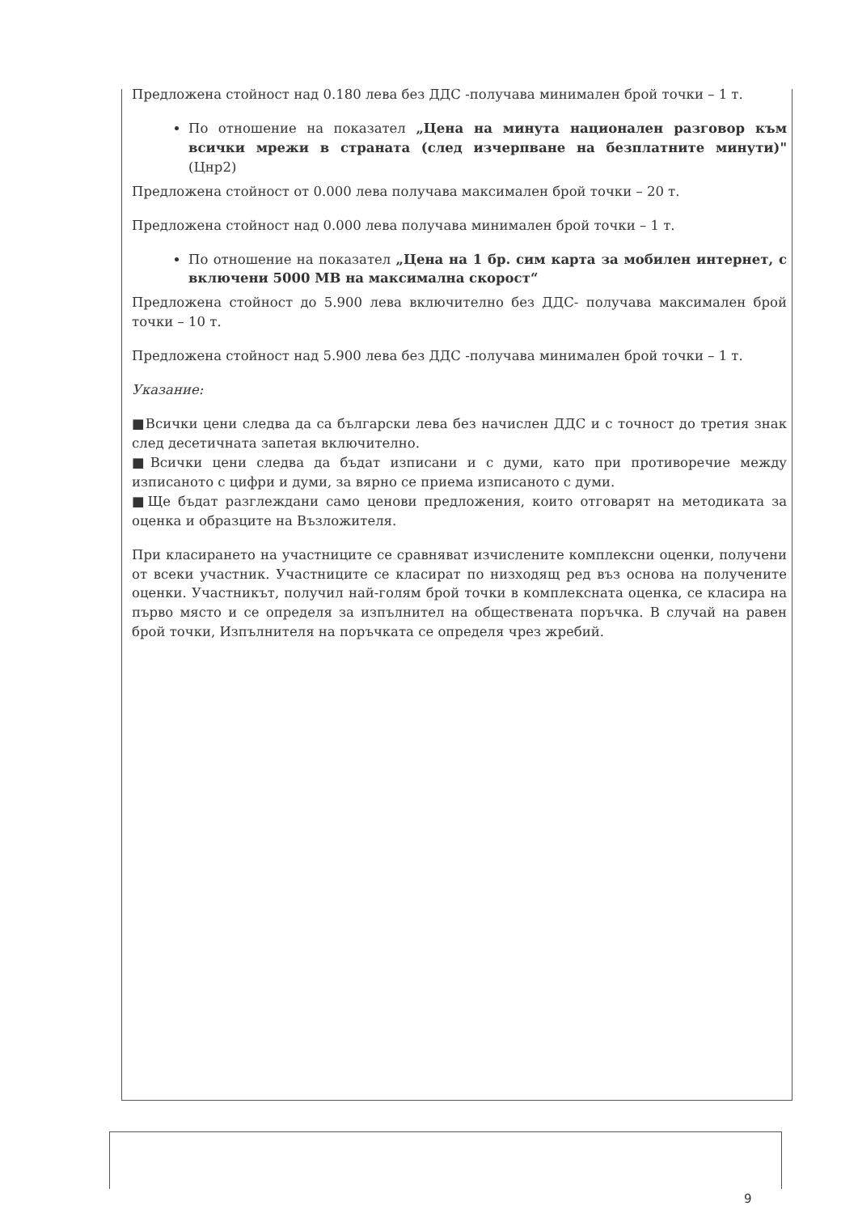Предложена стойност над 0.180 лева без ДДС -получава минимален брой точки – 1 т.
По отношение на показател „Цена на минута национален разговор към всички мрежи в страната (след изчерпване на безплатните минути)" (Цнр2)
Предложена стойност от 0.000 лева получава максимален брой точки – 20 т.
Предложена стойност над 0.000 лева получава минимален брой точки – 1 т.
По отношение на показател „Цена на 1 бр. сим карта за мобилен интернет, с включени 5000 MB на максимална скорост“
Предложена стойност до 5.900 лева включително без ДДС- получава максимален брой точки – 10 т.
Предложена стойност над 5.900 лева без ДДС -получава минимален брой точки – 1 т.
Указание:
■Всички цени следва да са български лева без начислен ДДС и с точност до третия знак след десетичната запетая включително.
■Всички цени следва да бъдат изписани и с думи, като при противоречие между изписаното с цифри и думи, за вярно се приема изписаното с думи.
■Ще бъдат разглеждани само ценови предложения, които отговарят на методиката за оценка и образците на Възложителя.
При класирането на участниците се сравняват изчислените комплексни оценки, получени от всеки участник. Участниците се класират по низходящ ред въз основа на получените оценки. Участникът, получил най-голям брой точки в комплексната оценка, се класира на първо място и се определя за изпълнител на обществената поръчка. В случай на равен брой точки, Изпълнителя на поръчката се определя чрез жребий.
9